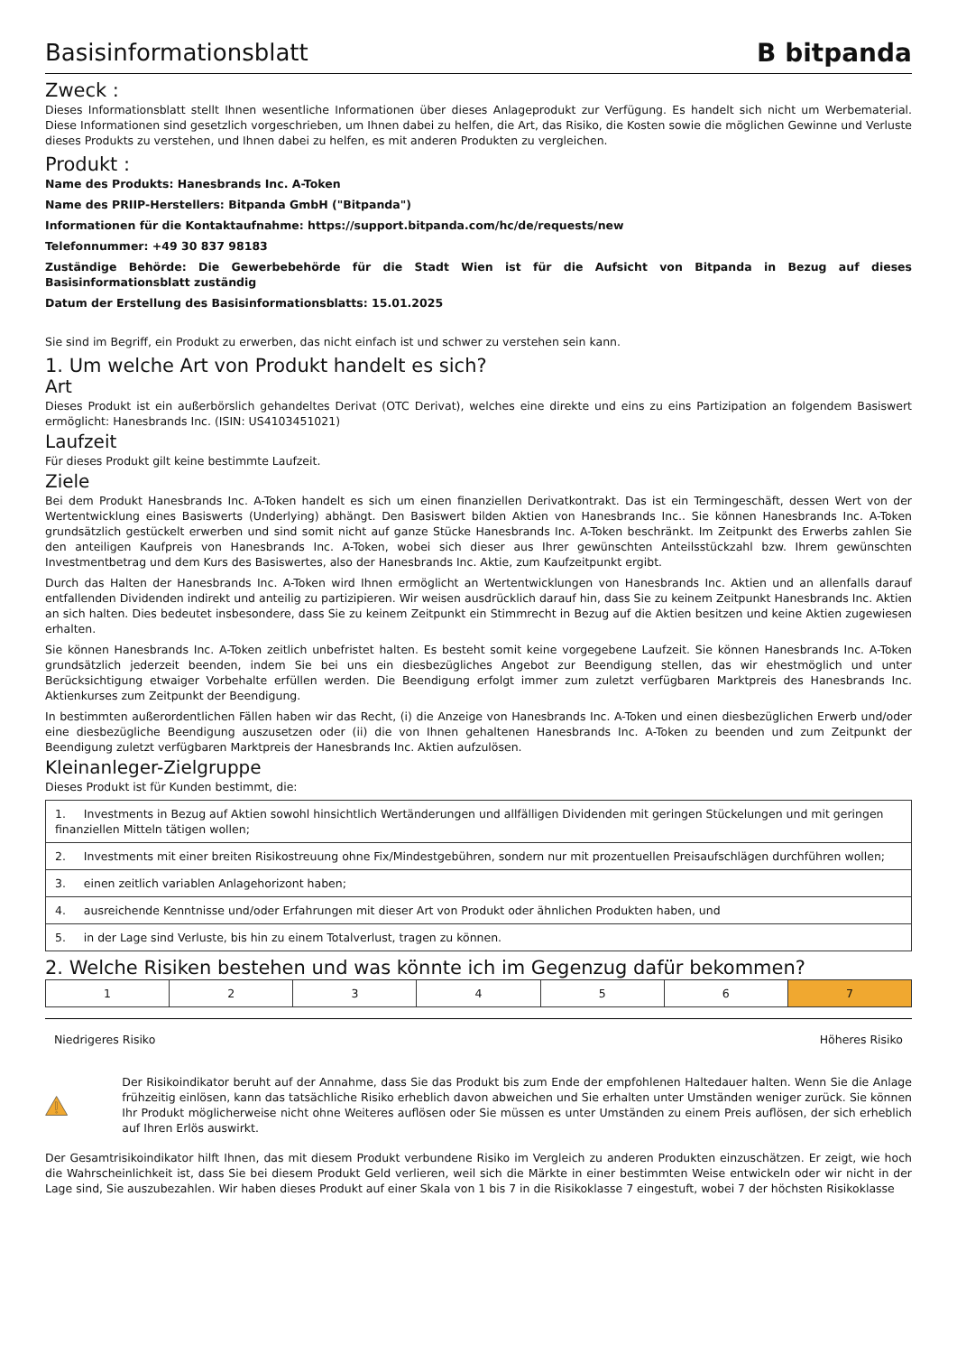Basisinformationsblatt B bitpanda
Zweck :
Dieses Informationsblatt stellt Ihnen wesentliche Informationen über dieses Anlageprodukt zur Verfügung. Es handelt sich nicht um Werbematerial. Diese Informationen sind gesetzlich vorgeschrieben, um Ihnen dabei zu helfen, die Art, das Risiko, die Kosten sowie die möglichen Gewinne und Verluste dieses Produkts zu verstehen, und Ihnen dabei zu helfen, es mit anderen Produkten zu vergleichen.
Produkt :
Name des Produkts: Hanesbrands Inc. A-Token
Name des PRIIP-Herstellers: Bitpanda GmbH ("Bitpanda")
Informationen für die Kontaktaufnahme: https://support.bitpanda.com/hc/de/requests/new
Telefonnummer: +49 30 837 98183
Zuständige Behörde: Die Gewerbebehörde für die Stadt Wien ist für die Aufsicht von Bitpanda in Bezug auf dieses Basisinformationsblatt zuständig
Datum der Erstellung des Basisinformationsblatts: 15.01.2025
Sie sind im Begriff, ein Produkt zu erwerben, das nicht einfach ist und schwer zu verstehen sein kann.
1. Um welche Art von Produkt handelt es sich?
Art
Dieses Produkt ist ein außerbörslich gehandeltes Derivat (OTC Derivat), welches eine direkte und eins zu eins Partizipation an folgendem Basiswert ermöglicht: Hanesbrands Inc. (ISIN: US4103451021)
Laufzeit
Für dieses Produkt gilt keine bestimmte Laufzeit.
Ziele
Bei dem Produkt Hanesbrands Inc. A-Token handelt es sich um einen finanziellen Derivatkontrakt. Das ist ein Termingeschäft, dessen Wert von der Wertentwicklung eines Basiswerts (Underlying) abhängt. Den Basiswert bilden Aktien von Hanesbrands Inc.. Sie können Hanesbrands Inc. A-Token grundsätzlich gestückelt erwerben und sind somit nicht auf ganze Stücke Hanesbrands Inc. A-Token beschränkt. Im Zeitpunkt des Erwerbs zahlen Sie den anteiligen Kaufpreis von Hanesbrands Inc. A-Token, wobei sich dieser aus Ihrer gewünschten Anteilsstückzahl bzw. Ihrem gewünschten Investmentbetrag und dem Kurs des Basiswertes, also der Hanesbrands Inc. Aktie, zum Kaufzeitpunkt ergibt.
Durch das Halten der Hanesbrands Inc. A-Token wird Ihnen ermöglicht an Wertentwicklungen von Hanesbrands Inc. Aktien und an allenfalls darauf entfallenden Dividenden indirekt und anteilig zu partizipieren. Wir weisen ausdrücklich darauf hin, dass Sie zu keinem Zeitpunkt Hanesbrands Inc. Aktien an sich halten. Dies bedeutet insbesondere, dass Sie zu keinem Zeitpunkt ein Stimmrecht in Bezug auf die Aktien besitzen und keine Aktien zugewiesen erhalten.
Sie können Hanesbrands Inc. A-Token zeitlich unbefristet halten. Es besteht somit keine vorgegebene Laufzeit. Sie können Hanesbrands Inc. A-Token grundsätzlich jederzeit beenden, indem Sie bei uns ein diesbezügliches Angebot zur Beendigung stellen, das wir ehestmöglich und unter Berücksichtigung etwaiger Vorbehalte erfüllen werden. Die Beendigung erfolgt immer zum zuletzt verfügbaren Marktpreis des Hanesbrands Inc. Aktienkurses zum Zeitpunkt der Beendigung.
In bestimmten außerordentlichen Fällen haben wir das Recht, (i) die Anzeige von Hanesbrands Inc. A-Token und einen diesbezüglichen Erwerb und/oder eine diesbezügliche Beendigung auszusetzen oder (ii) die von Ihnen gehaltenen Hanesbrands Inc. A-Token zu beenden und zum Zeitpunkt der Beendigung zuletzt verfügbaren Marktpreis der Hanesbrands Inc. Aktien aufzulösen.
Kleinanleger-Zielgruppe
Dieses Produkt ist für Kunden bestimmt, die:
| 1. Investments in Bezug auf Aktien sowohl hinsichtlich Wertänderungen und allfälligen Dividenden mit geringen Stückelungen und mit geringen finanziellen Mitteln tätigen wollen; |
| 2. Investments mit einer breiten Risikostreuung ohne Fix/Mindestgebühren, sondern nur mit prozentuellen Preisaufschlägen durchführen wollen; |
| 3. einen zeitlich variablen Anlagehorizont haben; |
| 4. ausreichende Kenntnisse und/oder Erfahrungen mit dieser Art von Produkt oder ähnlichen Produkten haben, und |
| 5. in der Lage sind Verluste, bis hin zu einem Totalverlust, tragen zu können. |
2. Welche Risiken bestehen und was könnte ich im Gegenzug dafür bekommen?
| 1 | 2 | 3 | 4 | 5 | 6 | 7 |
Niedrigeres Risiko Höheres Risiko
Der Risikoindikator beruht auf der Annahme, dass Sie das Produkt bis zum Ende der empfohlenen Haltedauer halten. Wenn Sie die Anlage frühzeitig einlösen, kann das tatsächliche Risiko erheblich davon abweichen und Sie erhalten unter Umständen weniger zurück. Sie können Ihr Produkt möglicherweise nicht ohne Weiteres auflösen oder Sie müssen es unter Umständen zu einem Preis auflösen, der sich erheblich auf Ihren Erlös auswirkt.
Der Gesamtrisikoindikator hilft Ihnen, das mit diesem Produkt verbundene Risiko im Vergleich zu anderen Produkten einzuschätzen. Er zeigt, wie hoch die Wahrscheinlichkeit ist, dass Sie bei diesem Produkt Geld verlieren, weil sich die Märkte in einer bestimmten Weise entwickeln oder wir nicht in der Lage sind, Sie auszubezahlen. Wir haben dieses Produkt auf einer Skala von 1 bis 7 in die Risikoklasse 7 eingestuft, wobei 7 der höchsten Risikoklasse